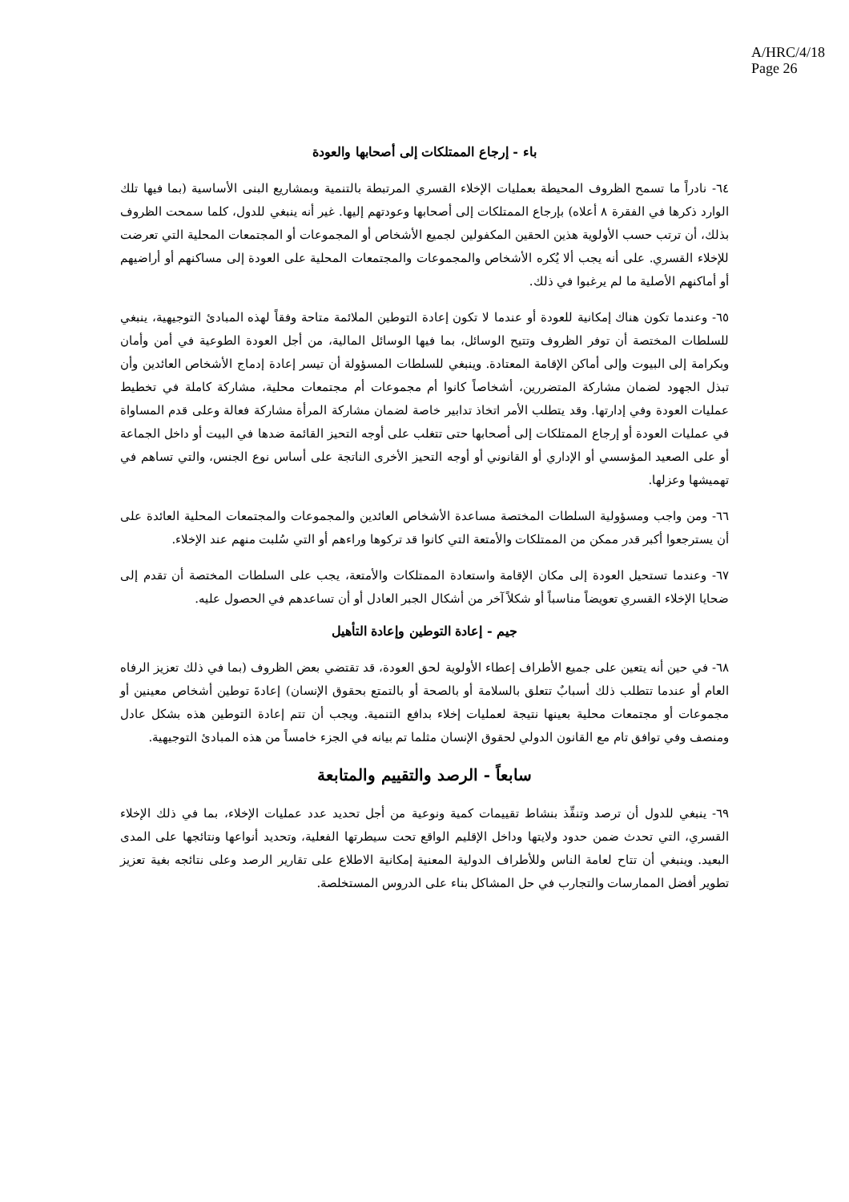A/HRC/4/18
Page 26
باء - إرجاع الممتلكات إلى أصحابها والعودة
٦٤- نادراً ما تسمح الظروف المحيطة بعمليات الإخلاء القسري المرتبطة بالتنمية وبمشاريع البنى الأساسية (بما فيها تلك الوارد ذكرها في الفقرة ٨ أعلاه) بإرجاع الممتلكات إلى أصحابها وعودتهم إليها. غير أنه ينبغي للدول، كلما سمحت الظروف بذلك، أن ترتب حسب الأولوية هذين الحقين المكفولين لجميع الأشخاص أو المجموعات أو المجتمعات المحلية التي تعرضت للإخلاء القسري. على أنه يجب ألا يُكره الأشخاص والمجموعات والمجتمعات المحلية على العودة إلى مساكنهم أو أراضيهم أو أماكنهم الأصلية ما لم يرغبوا في ذلك.
٦٥- وعندما تكون هناك إمكانية للعودة أو عندما لا تكون إعادة التوطين الملائمة متاحة وفقاً لهذه المبادئ التوجيهية، ينبغي للسلطات المختصة أن توفر الظروف وتتيح الوسائل، بما فيها الوسائل المالية، من أجل العودة الطوعية في أمن وأمان وبكرامة إلى البيوت وإلى أماكن الإقامة المعتادة. وينبغي للسلطات المسؤولة أن تيسر إعادة إدماج الأشخاص العائدين وأن تبذل الجهود لضمان مشاركة المتضررين، أشخاصاً كانوا أم مجموعات أم مجتمعات محلية، مشاركة كاملة في تخطيط عمليات العودة وفي إدارتها. وقد يتطلب الأمر اتخاذ تدابير خاصة لضمان مشاركة المرأة مشاركة فعالة وعلى قدم المساواة في عمليات العودة أو إرجاع الممتلكات إلى أصحابها حتى تتغلب على أوجه التحيز القائمة ضدها في البيت أو داخل الجماعة أو على الصعيد المؤسسي أو الإداري أو القانوني أو أوجه التحيز الأخرى الناتجة على أساس نوع الجنس، والتي تساهم في تهميشها وعزلها.
٦٦- ومن واجب ومسؤولية السلطات المختصة مساعدة الأشخاص العائدين والمجموعات والمجتمعات المحلية العائدة على أن يسترجعوا أكبر قدر ممكن من الممتلكات والأمتعة التي كانوا قد تركوها وراءهم أو التي سُلبت منهم عند الإخلاء.
٦٧- وعندما تستحيل العودة إلى مكان الإقامة واستعادة الممتلكات والأمتعة، يجب على السلطات المختصة أن تقدم إلى ضحايا الإخلاء القسري تعويضاً مناسباً أو شكلاً آخر من أشكال الجبر العادل أو أن تساعدهم في الحصول عليه.
جيم - إعادة التوطين وإعادة التأهيل
٦٨- في حين أنه يتعين على جميع الأطراف إعطاء الأولوية لحق العودة، قد تقتضي بعض الظروف (بما في ذلك تعزيز الرفاه العام أو عندما تتطلب ذلك أسبابٌ تتعلق بالسلامة أو بالصحة أو بالتمتع بحقوق الإنسان) إعادةَ توطين أشخاص معينين أو مجموعات أو مجتمعات محلية بعينها نتيجة لعمليات إخلاء بدافع التنمية. ويجب أن تتم إعادة التوطين هذه بشكل عادل ومنصف وفي توافق تام مع القانون الدولي لحقوق الإنسان مثلما تم بيانه في الجزء خامساً من هذه المبادئ التوجيهية.
سابعاً - الرصد والتقييم والمتابعة
٦٩- ينبغي للدول أن ترصد وتنفِّذ بنشاط تقييمات كمية ونوعية من أجل تحديد عدد عمليات الإخلاء، بما في ذلك الإخلاء القسري، التي تحدث ضمن حدود ولايتها وداخل الإقليم الواقع تحت سيطرتها الفعلية، وتحديد أنواعها ونتائجها على المدى البعيد. وينبغي أن تتاح لعامة الناس وللأطراف الدولية المعنية إمكانية الاطلاع على تقارير الرصد وعلى نتائجه بغية تعزيز تطوير أفضل الممارسات والتجارب في حل المشاكل بناء على الدروس المستخلصة.